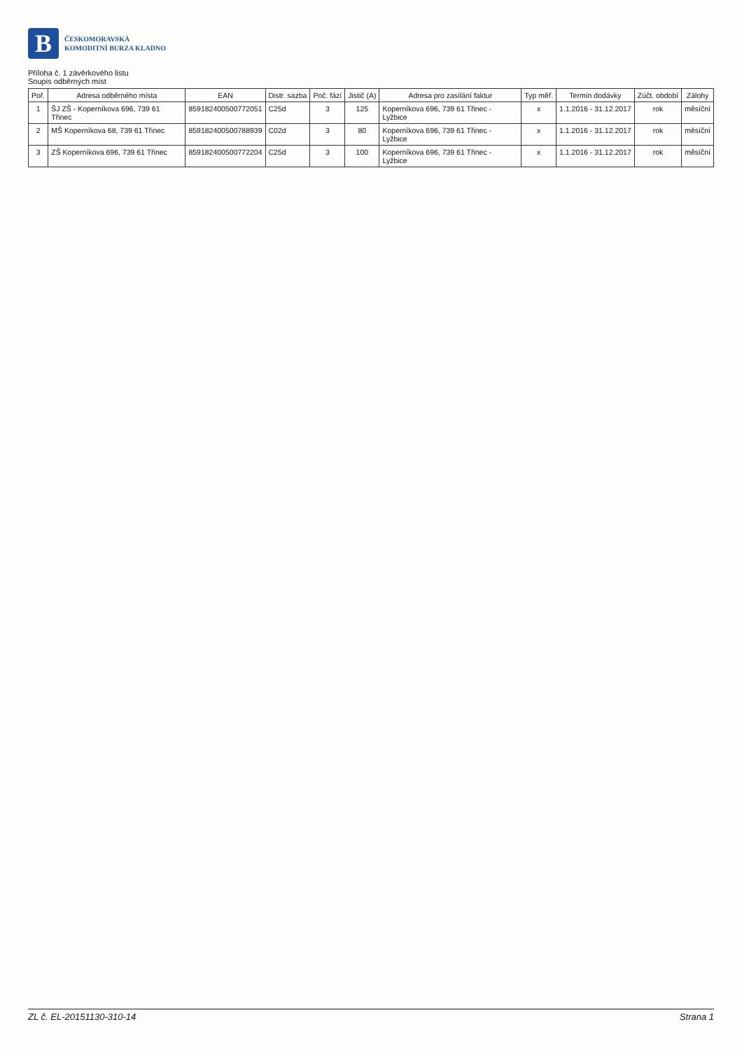B
ČESKOMORAVSKÁ
KOMODITNÍ BURZA KLADNO
Příloha č. 1 závěrkového listu
Soupis odběrných míst
| Poř. | Adresa odběrného místa | EAN | Distr. sazba | Poč. fází | Jistič (A) | Adresa pro zasílání faktur | Typ měř. | Termín dodávky | Zúčt. období | Zálohy |
| --- | --- | --- | --- | --- | --- | --- | --- | --- | --- | --- |
| 1 | ŠJ ZŠ - Koperníkova 696, 739 61 Třinec | 859182400500772051 | C25d | 3 | 125 | Koperníkova 696, 739 61 Třinec - Lyžbice | x | 1.1.2016 - 31.12.2017 | rok | měsíční |
| 2 | MŠ Koperníkova 68, 739 61 Třinec | 859182400500788939 | C02d | 3 | 80 | Koperníkova 696, 739 61 Třinec - Lyžbice | x | 1.1.2016 - 31.12.2017 | rok | měsíční |
| 3 | ZŠ Koperníkova 696, 739 61 Třinec | 859182400500772204 | C25d | 3 | 100 | Koperníkova 696, 739 61 Třinec - Lyžbice | x | 1.1.2016 - 31.12.2017 | rok | měsíční |
ZL č. EL-20151130-310-14 Strana 1